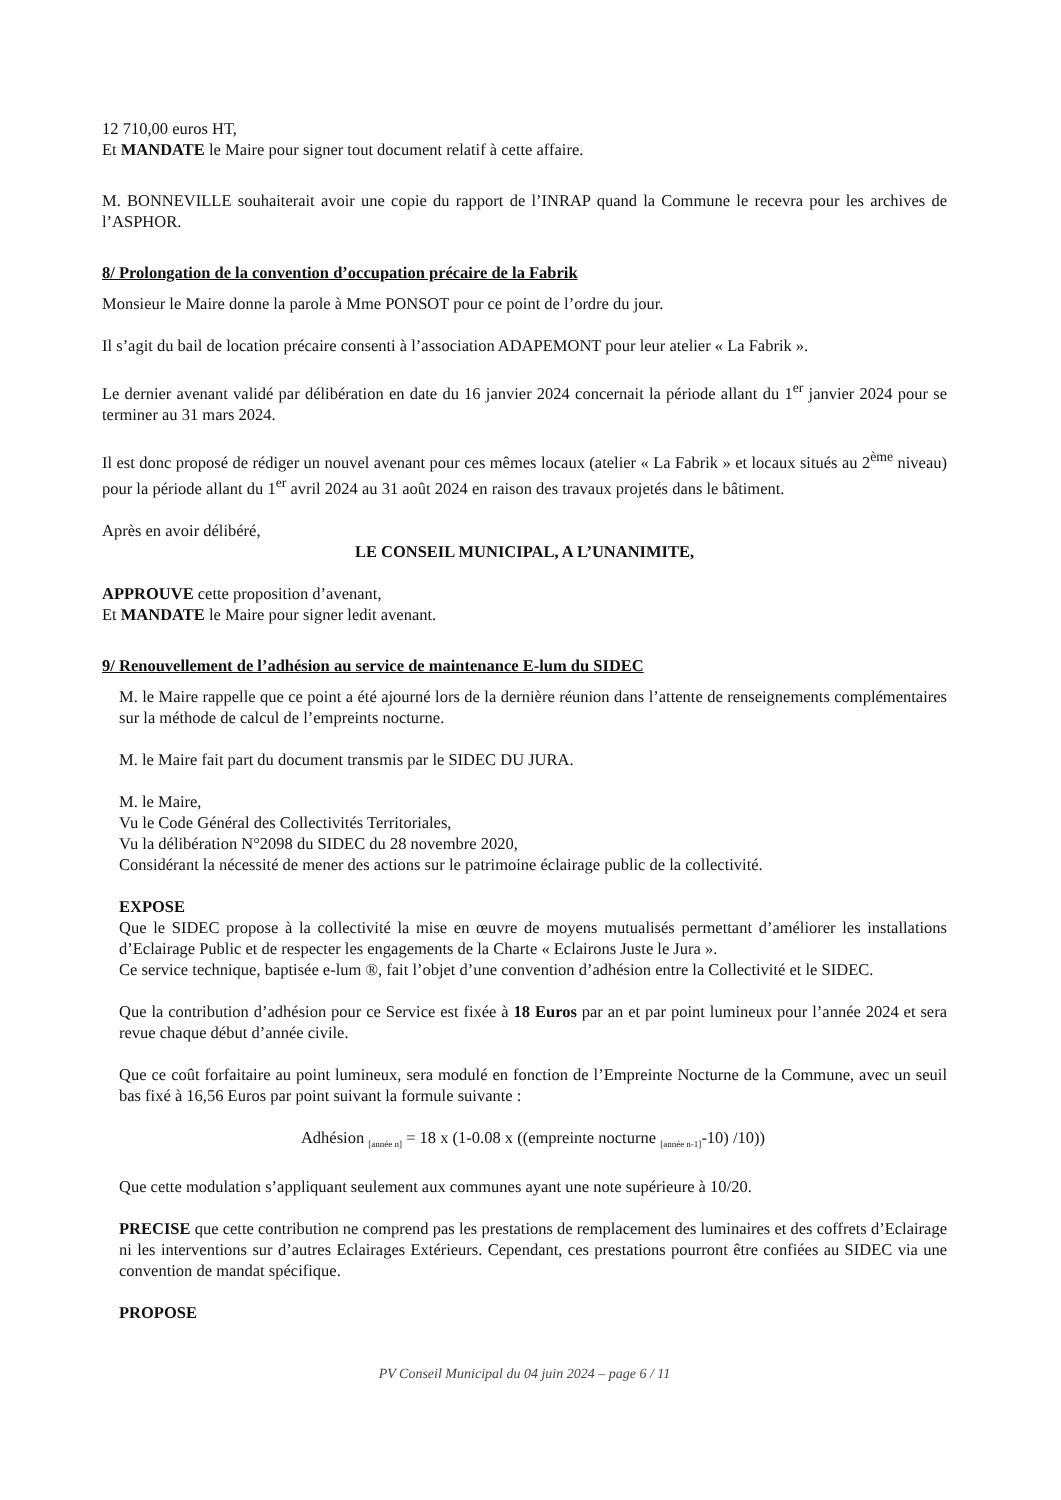12 710,00 euros HT,
Et MANDATE le Maire pour signer tout document relatif à cette affaire.
M. BONNEVILLE souhaiterait avoir une copie du rapport de l’INRAP quand la Commune le recevra pour les archives de l’ASPHOR.
8/ Prolongation de la convention d’occupation précaire de la Fabrik
Monsieur le Maire donne la parole à Mme PONSOT pour ce point de l’ordre du jour.
Il s’agit du bail de location précaire consenti à l’association ADAPEMONT pour leur atelier « La Fabrik ».
Le dernier avenant validé par délibération en date du 16 janvier 2024 concernait la période allant du 1<sup>er</sup> janvier 2024 pour se terminer au 31 mars 2024.
Il est donc proposé de rédiger un nouvel avenant pour ces mêmes locaux (atelier « La Fabrik » et locaux situés au 2<sup>ème</sup> niveau) pour la période allant du 1<sup>er</sup> avril 2024 au 31 août 2024 en raison des travaux projetés dans le bâtiment.
Après en avoir délibéré,
LE CONSEIL MUNICIPAL, A L’UNANIMITE,
APPROUVE cette proposition d’avenant,
Et MANDATE le Maire pour signer ledit avenant.
9/ Renouvellement de l’adhésion au service de maintenance E-lum du SIDEC
M. le Maire rappelle que ce point a été ajourné lors de la dernière réunion dans l’attente de renseignements complémentaires sur la méthode de calcul de l’empreints nocturne.
M. le Maire fait part du document transmis par le SIDEC DU JURA.
M. le Maire,
Vu le Code Général des Collectivités Territoriales,
Vu la délibération N°2098 du SIDEC du 28 novembre 2020,
Considérant la nécessité de mener des actions sur le patrimoine éclairage public de la collectivité.
EXPOSE
Que le SIDEC propose à la collectivité la mise en œuvre de moyens mutualisés permettant d’améliorer les installations d’Eclairage Public et de respecter les engagements de la Charte « Eclairons Juste le Jura ».
Ce service technique, baptisée e-lum ®, fait l’objet d’une convention d’adhésion entre la Collectivité et le SIDEC.
Que la contribution d’adhésion pour ce Service est fixée à 18 Euros par an et par point lumineux pour l’année 2024 et sera revue chaque début d’année civile.
Que ce coût forfaitaire au point lumineux, sera modulé en fonction de l’Empreinte Nocturne de la Commune, avec un seuil bas fixé à 16,56 Euros par point suivant la formule suivante :
Adhésion <sub>[année n]</sub> = 18 x (1-0.08 x ((empreinte nocturne <sub>[année n-1]</sub>-10) /10))
Que cette modulation s’appliquant seulement aux communes ayant une note supérieure à 10/20.
PRECISE que cette contribution ne comprend pas les prestations de remplacement des luminaires et des coffrets d’Eclairage ni les interventions sur d’autres Eclairages Extérieurs. Cependant, ces prestations pourront être confiées au SIDEC via une convention de mandat spécifique.
PROPOSE
PV Conseil Municipal du 04 juin 2024 – page 6 / 11